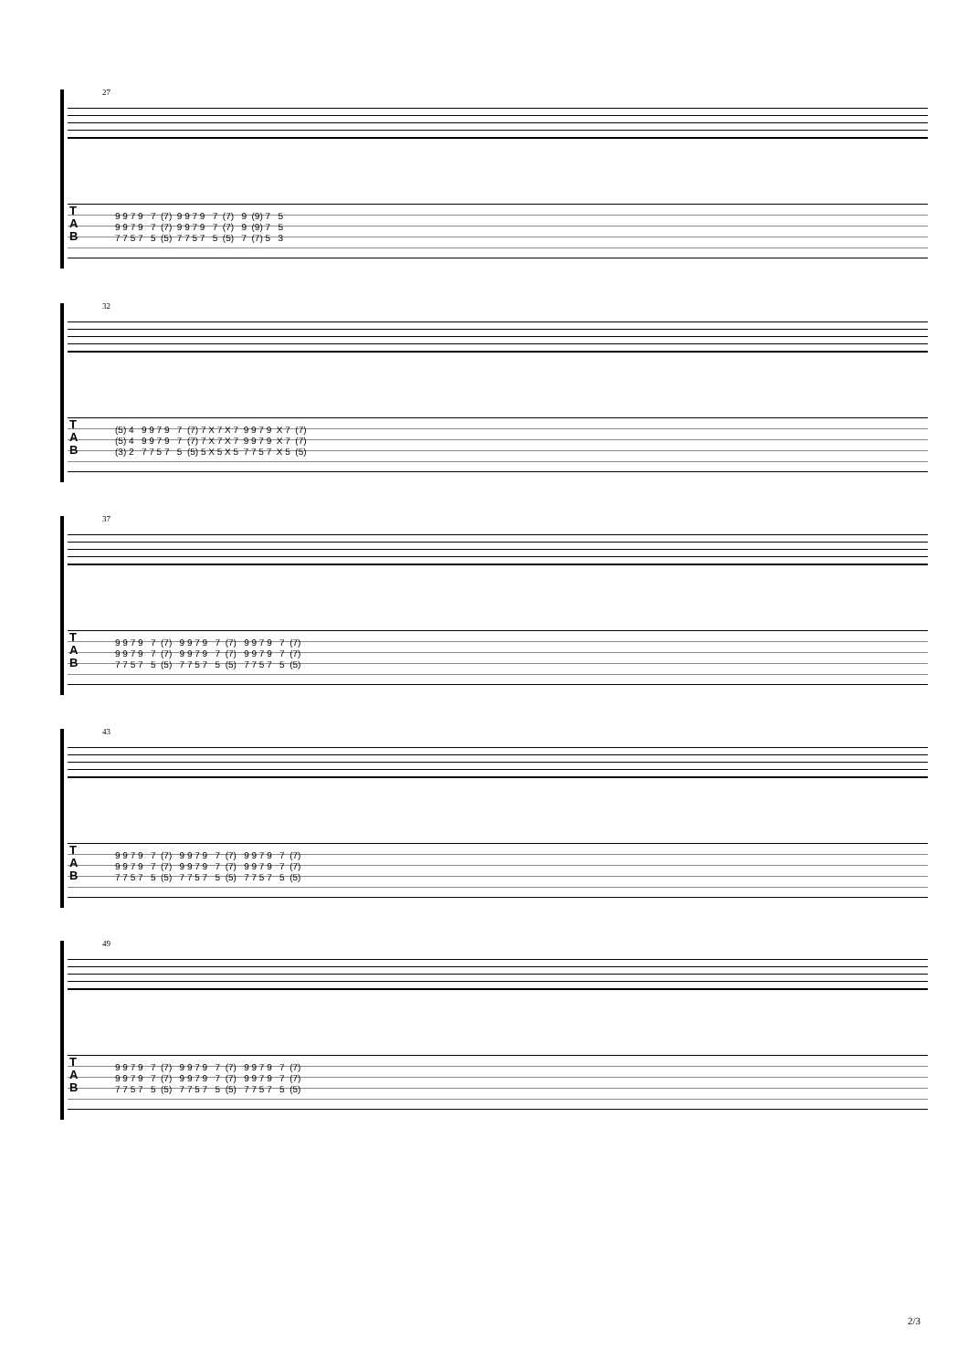27
T
A
B
9 9 7 9 7 (7) 9 9 7 9 7 (7) 9 (9) 7 5 9 9 7 9 7 (7) 9 9 7 9 7 (7) 9 (9) 7 5 7 7 5 7 5 (5) 7 7 5 7 5 (5) 7 (7) 5 3
32
T
A
B
(5) 4 9 9 7 9 7 (7) 7 X 7 X 7 9 9 7 9 X 7 (7) (5) 4 9 9 7 9 7 (7) 7 X 7 X 7 9 9 7 9 X 7 (7) (3) 2 7 7 5 7 5 (5) 5 X 5 X 5 7 7 5 7 X 5 (5)
37
T
A
B
9 9 7 9 7 (7) 9 9 7 9 7 (7) 9 9 7 9 7 (7) 9 9 7 9 7 (7) 9 9 7 9 7 (7) 9 9 7 9 7 (7) 7 7 5 7 5 (5) 7 7 5 7 5 (5) 7 7 5 7 5 (5)
43
T
A
B
9 9 7 9 7 (7) 9 9 7 9 7 (7) 9 9 7 9 7 (7) 9 9 7 9 7 (7) 9 9 7 9 7 (7) 9 9 7 9 7 (7) 7 7 5 7 5 (5) 7 7 5 7 5 (5) 7 7 5 7 5 (5)
49
T
A
B
9 9 7 9 7 (7) 9 9 7 9 7 (7) 9 9 7 9 7 (7) 9 9 7 9 7 (7) 9 9 7 9 7 (7) 9 9 7 9 7 (7) 7 7 5 7 5 (5) 7 7 5 7 5 (5) 7 7 5 7 5 (5)
2/3